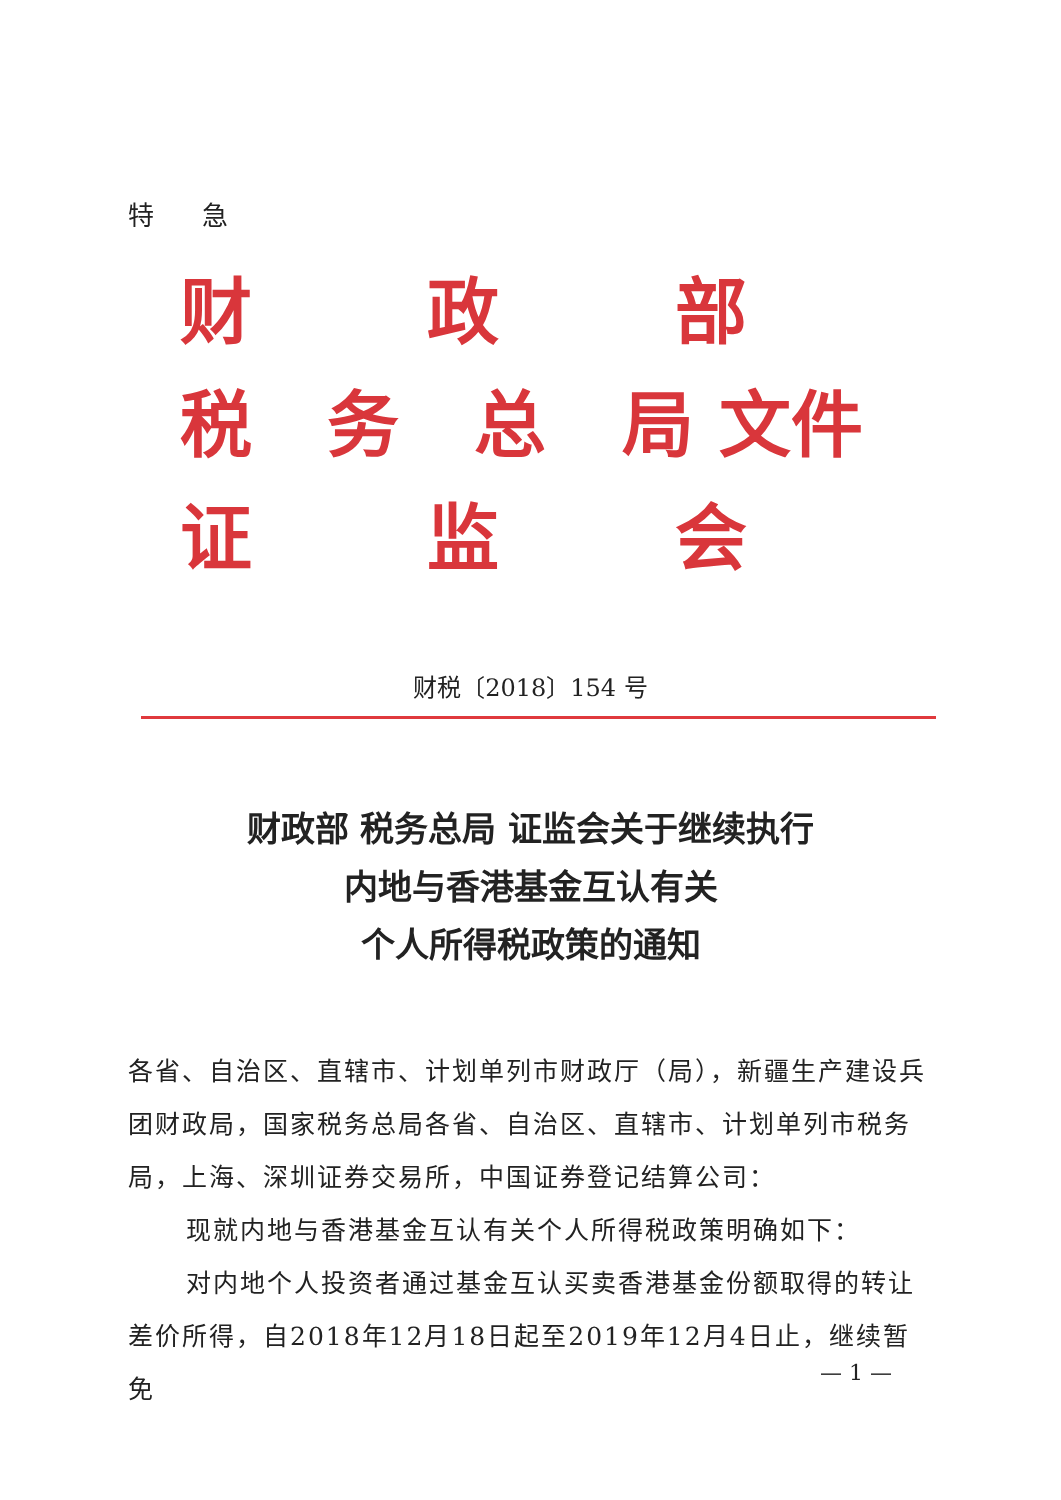特 急
财 政 部
税 务 总 局 文件
证 监 会
财税〔2018〕154 号
财政部 税务总局 证监会关于继续执行
内地与香港基金互认有关
个人所得税政策的通知
各省、自治区、直辖市、计划单列市财政厅（局），新疆生产建设兵团财政局，国家税务总局各省、自治区、直辖市、计划单列市税务局，上海、深圳证券交易所，中国证券登记结算公司：
现就内地与香港基金互认有关个人所得税政策明确如下：
对内地个人投资者通过基金互认买卖香港基金份额取得的转让差价所得，自2018年12月18日起至2019年12月4日止，继续暂免
— 1 —